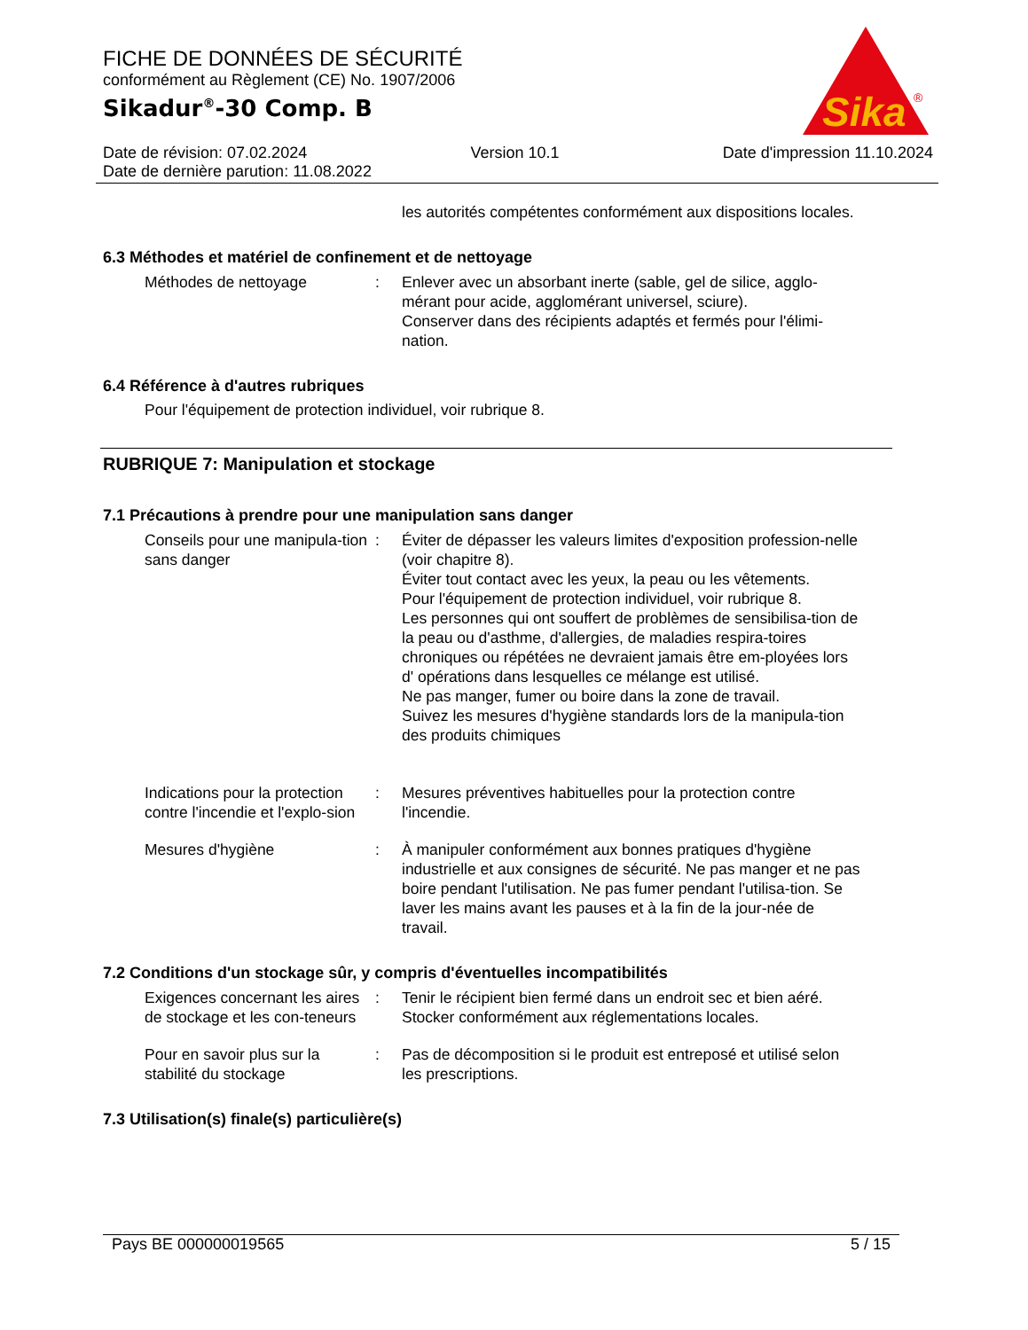FICHE DE DONNÉES DE SÉCURITÉ
conformément au Règlement (CE) No. 1907/2006
Sikadur<sup>®</sup>-30 Comp. B
Sika
®
Date de révision: 07.02.2024 Version 10.1 Date d'impression 11.10.2024
Date de dernière parution: 11.08.2022
les autorités compétentes conformément aux dispositions locales.
6.3 Méthodes et matériel de confinement et de nettoyage
Méthodes de nettoyage : Enlever avec un absorbant inerte (sable, gel de silice, agglo-mérant pour acide, agglomérant universel, sciure).
Conserver dans des récipients adaptés et fermés pour l'élimi-nation.
6.4 Référence à d'autres rubriques
Pour l'équipement de protection individuel, voir rubrique 8.
RUBRIQUE 7: Manipulation et stockage
7.1 Précautions à prendre pour une manipulation sans danger
Conseils pour une manipula-tion sans danger
: Éviter de dépasser les valeurs limites d'exposition profession-nelle (voir chapitre 8).
Éviter tout contact avec les yeux, la peau ou les vêtements.
Pour l'équipement de protection individuel, voir rubrique 8.
Les personnes qui ont souffert de problèmes de sensibilisa-tion de la peau ou d'asthme, d'allergies, de maladies respira-toires chroniques ou répétées ne devraient jamais être em-ployées lors d' opérations dans lesquelles ce mélange est utilisé.
Ne pas manger, fumer ou boire dans la zone de travail.
Suivez les mesures d'hygiène standards lors de la manipula-tion des produits chimiques
Indications pour la protection contre l'incendie et l'explo-sion
: Mesures préventives habituelles pour la protection contre l'incendie.
Mesures d'hygiène : À manipuler conformément aux bonnes pratiques d'hygiène industrielle et aux consignes de sécurité. Ne pas manger et ne pas boire pendant l'utilisation. Ne pas fumer pendant l'utilisa-tion. Se laver les mains avant les pauses et à la fin de la jour-née de travail.
7.2 Conditions d'un stockage sûr, y compris d'éventuelles incompatibilités
Exigences concernant les aires de stockage et les con-teneurs
: Tenir le récipient bien fermé dans un endroit sec et bien aéré.
Stocker conformément aux réglementations locales.
Pour en savoir plus sur la stabilité du stockage
: Pas de décomposition si le produit est entreposé et utilisé selon les prescriptions.
7.3 Utilisation(s) finale(s) particulière(s)
Pays BE 000000019565 5 / 15